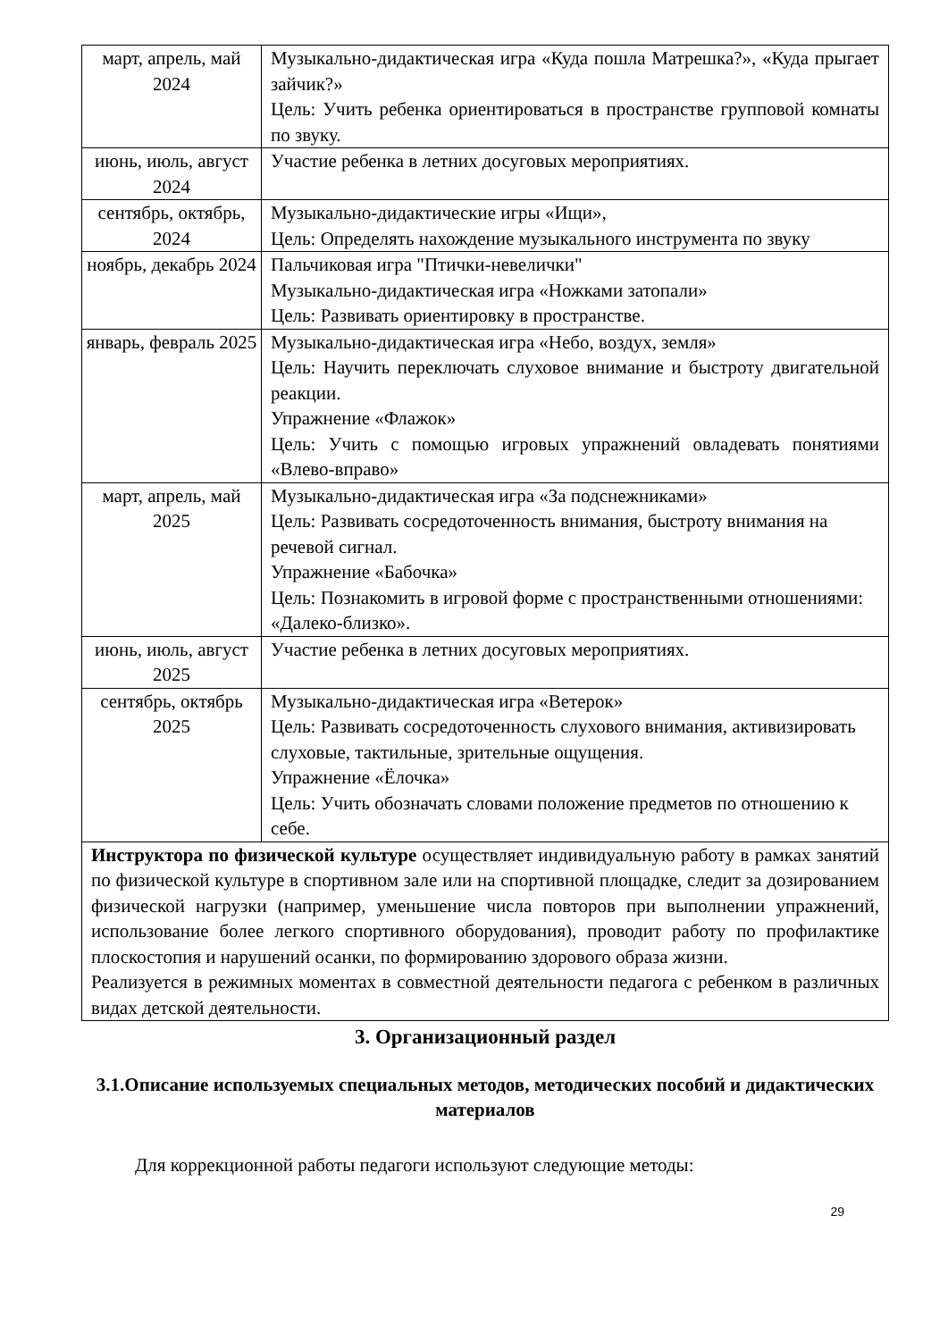| март, апрель, май 2024 | Музыкально-дидактическая игра «Куда пошла Матрешка?», «Куда прыгает зайчик?» Цель: Учить ребенка ориентироваться в пространстве групповой комнаты по звуку. |
| июнь, июль, август 2024 | Участие ребенка в летних досуговых мероприятиях. |
| сентябрь, октябрь, 2024 | Музыкально-дидактические игры «Ищи», Цель: Определять нахождение музыкального инструмента по звуку |
| ноябрь, декабрь 2024 | Пальчиковая игра "Птички-невелички" Музыкально-дидактическая игра «Ножками затопали» Цель: Развивать ориентировку в пространстве. |
| январь, февраль 2025 | Музыкально-дидактическая игра «Небо, воздух, земля» Цель: Научить переключать слуховое внимание и быстроту двигательной реакции. Упражнение «Флажок» Цель: Учить с помощью игровых упражнений овладевать понятиями «Влево-вправо» |
| март, апрель, май 2025 | Музыкально-дидактическая игра «За подснежниками» Цель: Развивать сосредоточенность внимания, быстроту внимания на речевой сигнал. Упражнение «Бабочка» Цель: Познакомить в игровой форме с пространственными отношениями: «Далеко-близко». |
| июнь, июль, август 2025 | Участие ребенка в летних досуговых мероприятиях. |
| сентябрь, октябрь 2025 | Музыкально-дидактическая игра «Ветерок» Цель: Развивать сосредоточенность слухового внимания, активизировать слуховые, тактильные, зрительные ощущения. Упражнение «Ёлочка» Цель: Учить обозначать словами положение предметов по отношению к себе. |
| Инструктора по физической культуре осуществляет индивидуальную работу в рамках занятий по физической культуре в спортивном зале или на спортивной площадке, следит за дозированием физической нагрузки (например, уменьшение числа повторов при выполнении упражнений, использование более легкого спортивного оборудования), проводит работу по профилактике плоскостопия и нарушений осанки, по формированию здорового образа жизни. Реализуется в режимных моментах в совместной деятельности педагога с ребенком в различных видах детской деятельности. | |
3. Организационный раздел
3.1.Описание используемых специальных методов, методических пособий и дидактических материалов
Для коррекционной работы педагоги используют следующие методы:
29